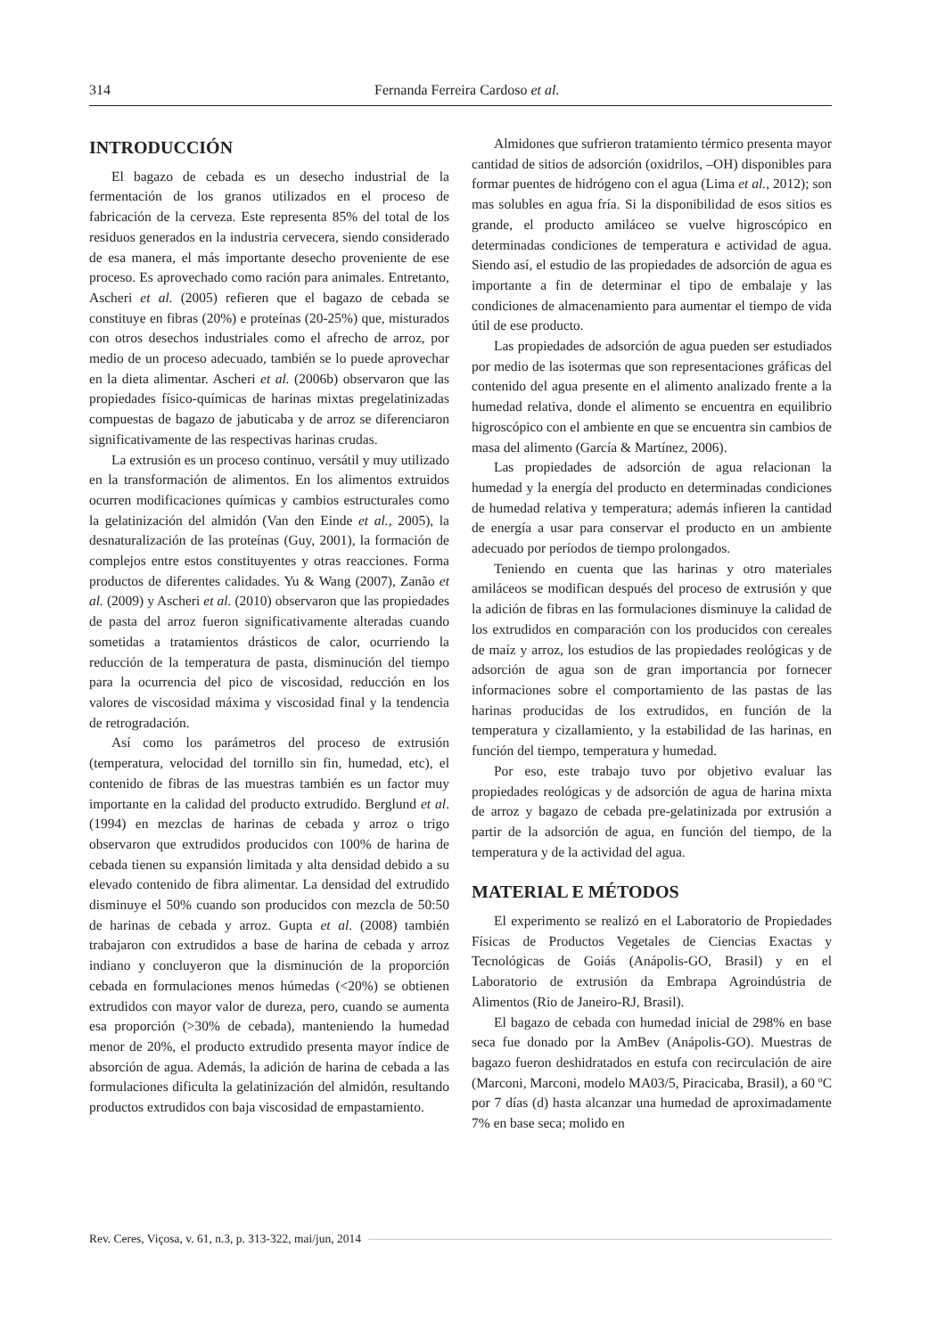314 Fernanda Ferreira Cardoso et al.
INTRODUCCIÓN
El bagazo de cebada es un desecho industrial de la fermentación de los granos utilizados en el proceso de fabricación de la cerveza. Este representa 85% del total de los residuos generados en la industria cervecera, siendo considerado de esa manera, el más importante desecho proveniente de ese proceso. Es aprovechado como ración para animales. Entretanto, Ascheri et al. (2005) refieren que el bagazo de cebada se constituye en fibras (20%) e proteínas (20-25%) que, misturados con otros desechos industriales como el afrecho de arroz, por medio de un proceso adecuado, también se lo puede aprovechar en la dieta alimentar. Ascheri et al. (2006b) observaron que las propiedades físico-químicas de harinas mixtas pregelatinizadas compuestas de bagazo de jabuticaba y de arroz se diferenciaron significativamente de las respectivas harinas crudas.
La extrusión es un proceso continuo, versátil y muy utilizado en la transformación de alimentos. En los alimentos extruidos ocurren modificaciones químicas y cambios estructurales como la gelatinización del almidón (Van den Einde et al., 2005), la desnaturalización de las proteínas (Guy, 2001), la formación de complejos entre estos constituyentes y otras reacciones. Forma productos de diferentes calidades. Yu & Wang (2007), Zanão et al. (2009) y Ascheri et al. (2010) observaron que las propiedades de pasta del arroz fueron significativamente alteradas cuando sometidas a tratamientos drásticos de calor, ocurriendo la reducción de la temperatura de pasta, disminución del tiempo para la ocurrencia del pico de viscosidad, reducción en los valores de viscosidad máxima y viscosidad final y la tendencia de retrogradación.
Así como los parámetros del proceso de extrusión (temperatura, velocidad del tornillo sin fin, humedad, etc), el contenido de fibras de las muestras también es un factor muy importante en la calidad del producto extrudido. Berglund et al. (1994) en mezclas de harinas de cebada y arroz o trigo observaron que extrudidos producidos con 100% de harina de cebada tienen su expansión limitada y alta densidad debido a su elevado contenido de fibra alimentar. La densidad del extrudido disminuye el 50% cuando son producidos con mezcla de 50:50 de harinas de cebada y arroz. Gupta et al. (2008) también trabajaron con extrudidos a base de harina de cebada y arroz indiano y concluyeron que la disminución de la proporción cebada en formulaciones menos húmedas (<20%) se obtienen extrudidos con mayor valor de dureza, pero, cuando se aumenta esa proporción (>30% de cebada), manteniendo la humedad menor de 20%, el producto extrudido presenta mayor índice de absorción de agua. Además, la adición de harina de cebada a las formulaciones dificulta la gelatinización del almidón, resultando productos extrudidos con baja viscosidad de empastamiento.
Almidones que sufrieron tratamiento térmico presenta mayor cantidad de sitios de adsorción (oxidrilos, –OH) disponibles para formar puentes de hidrógeno con el agua (Lima et al., 2012); son mas solubles en agua fría. Si la disponibilidad de esos sitios es grande, el producto amiláceo se vuelve higroscópico en determinadas condiciones de temperatura e actividad de agua. Siendo así, el estudio de las propiedades de adsorción de agua es importante a fin de determinar el tipo de embalaje y las condiciones de almacenamiento para aumentar el tiempo de vida útil de ese producto.
Las propiedades de adsorción de agua pueden ser estudiados por medio de las isotermas que son representaciones gráficas del contenido del agua presente en el alimento analizado frente a la humedad relativa, donde el alimento se encuentra en equilibrio higroscópico con el ambiente en que se encuentra sin cambios de masa del alimento (García & Martínez, 2006).
Las propiedades de adsorción de agua relacionan la humedad y la energía del producto en determinadas condiciones de humedad relativa y temperatura; además infieren la cantidad de energía a usar para conservar el producto en un ambiente adecuado por períodos de tiempo prolongados.
Teniendo en cuenta que las harinas y otro materiales amiláceos se modifican después del proceso de extrusión y que la adición de fibras en las formulaciones disminuye la calidad de los extrudidos en comparación con los producidos con cereales de maíz y arroz, los estudios de las propiedades reológicas y de adsorción de agua son de gran importancia por fornecer informaciones sobre el comportamiento de las pastas de las harinas producidas de los extrudidos, en función de la temperatura y cizallamiento, y la estabilidad de las harinas, en función del tiempo, temperatura y humedad.
Por eso, este trabajo tuvo por objetivo evaluar las propiedades reológicas y de adsorción de agua de harina mixta de arroz y bagazo de cebada pre-gelatinizada por extrusión a partir de la adsorción de agua, en función del tiempo, de la temperatura y de la actividad del agua.
MATERIAL E MÉTODOS
El experimento se realizó en el Laboratorio de Propiedades Físicas de Productos Vegetales de Ciencias Exactas y Tecnológicas de Goiás (Anápolis-GO, Brasil) y en el Laboratorio de extrusión da Embrapa Agroindústria de Alimentos (Rio de Janeiro-RJ, Brasil).
El bagazo de cebada con humedad inicial de 298% en base seca fue donado por la AmBev (Anápolis-GO). Muestras de bagazo fueron deshidratados en estufa con recirculación de aire (Marconi, Marconi, modelo MA03/5, Piracicaba, Brasil), a 60 ºC por 7 días (d) hasta alcanzar una humedad de aproximadamente 7% en base seca; molido en
Rev. Ceres, Viçosa, v. 61, n.3, p. 313-322, mai/jun, 2014